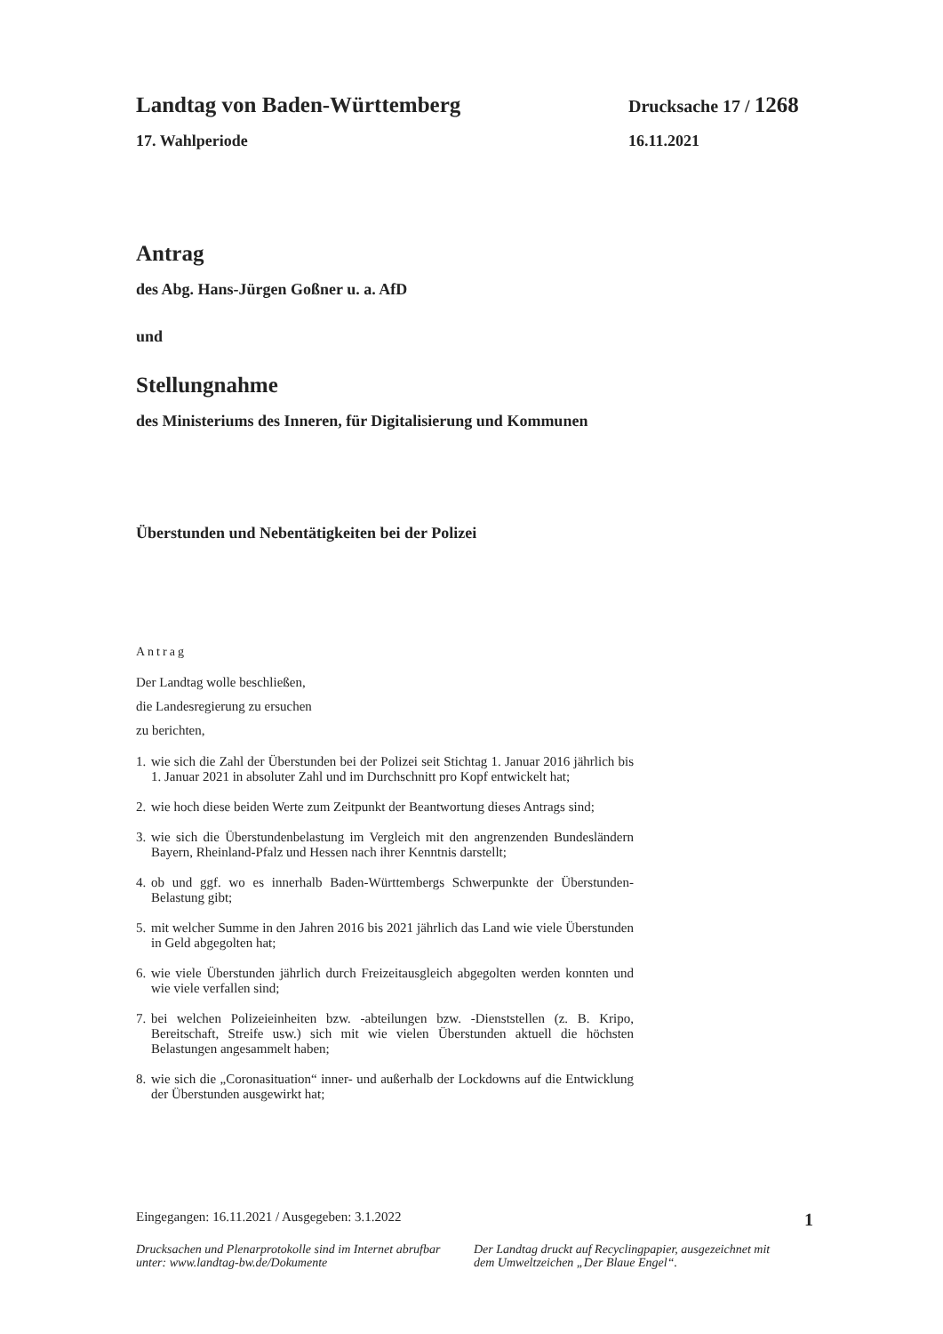Landtag von Baden-Württemberg Drucksache 17 / 1268
17. Wahlperiode 16.11.2021
Antrag
des Abg. Hans-Jürgen Goßner u. a. AfD
und
Stellungnahme
des Ministeriums des Inneren, für Digitalisierung und Kommunen
Überstunden und Nebentätigkeiten bei der Polizei
Antrag
Der Landtag wolle beschließen,
die Landesregierung zu ersuchen
zu berichten,
1. wie sich die Zahl der Überstunden bei der Polizei seit Stichtag 1. Januar 2016 jährlich bis 1. Januar 2021 in absoluter Zahl und im Durchschnitt pro Kopf entwickelt hat;
2. wie hoch diese beiden Werte zum Zeitpunkt der Beantwortung dieses Antrags sind;
3. wie sich die Überstundenbelastung im Vergleich mit den angrenzenden Bundesländern Bayern, Rheinland-Pfalz und Hessen nach ihrer Kenntnis darstellt;
4. ob und ggf. wo es innerhalb Baden-Württembergs Schwerpunkte der Überstunden-Belastung gibt;
5. mit welcher Summe in den Jahren 2016 bis 2021 jährlich das Land wie viele Überstunden in Geld abgegolten hat;
6. wie viele Überstunden jährlich durch Freizeitausgleich abgegolten werden konnten und wie viele verfallen sind;
7. bei welchen Polizeieinheiten bzw. -abteilungen bzw. -Dienststellen (z. B. Kripo, Bereitschaft, Streife usw.) sich mit wie vielen Überstunden aktuell die höchsten Belastungen angesammelt haben;
8. wie sich die „Coronasituation“ inner- und außerhalb der Lockdowns auf die Entwicklung der Überstunden ausgewirkt hat;
Eingegangen: 16.11.2021 / Ausgegeben: 3.1.2022 1
Drucksachen und Plenarprotokolle sind im Internet abrufbar unter: www.landtag-bw.de/Dokumente
Der Landtag druckt auf Recyclingpapier, ausgezeichnet mit dem Umweltzeichen „Der Blaue Engel“.